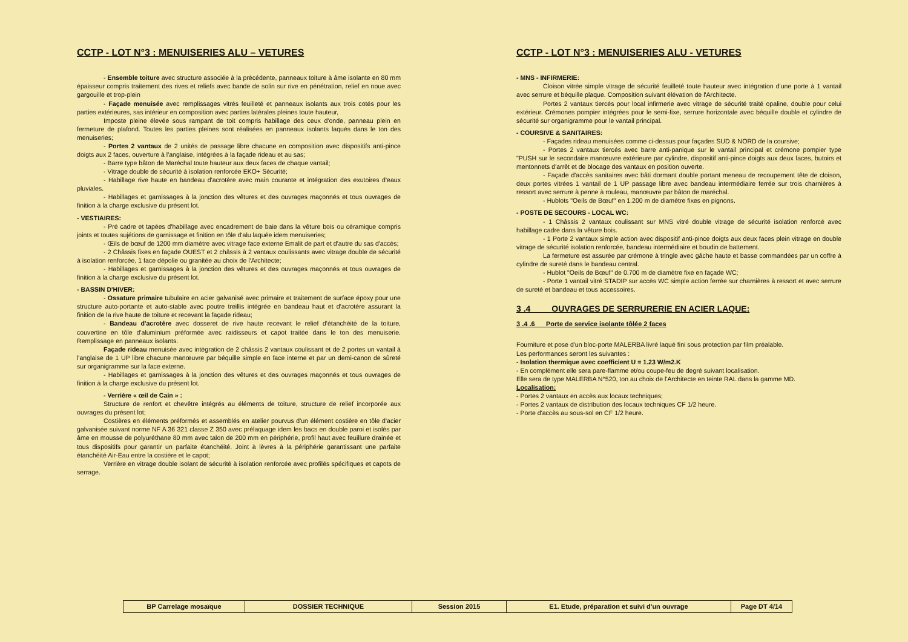CCTP - LOT N°3 : MENUISERIES ALU – VETURES
- Ensemble toiture avec structure associée à la précédente, panneaux toiture à âme isolante en 80 mm épaisseur compris traitement des rives et reliefs avec bande de solin sur rive en pénétration, relief en noue avec gargouille et trop-plein
- Façade menuisée avec remplissages vitrés feuilleté et panneaux isolants aux trois cotés pour les parties extérieures, sas intérieur en composition avec parties latérales pleines toute hauteur,
Imposte pleine élevée sous rampant de toit compris habillage des ceux d'onde, panneau plein en fermeture de plafond. Toutes les parties pleines sont réalisées en panneaux isolants laqués dans le ton des menuiseries;
- Portes 2 vantaux de 2 unités de passage libre chacune en composition avec dispositifs anti-pince doigts aux 2 faces, ouverture à l'anglaise, intégrées à la façade rideau et au sas;
- Barre type bâton de Maréchal toute hauteur aux deux faces de chaque vantail;
- Vitrage double de sécurité à isolation renforcée EKO+ Sécurité;
- Habillage rive haute en bandeau d'acrotère avec main courante et intégration des exutoires d'eaux pluviales.
- Habillages et garnissages à la jonction des vêtures et des ouvrages maçonnés et tous ouvrages de finition à la charge exclusive du présent lot.
- VESTIAIRES:
- Pré cadre et tapées d'habillage avec encadrement de baie dans la vêture bois ou céramique compris joints et toutes sujétions de garnissage et finition en tôle d'alu laquée idem menuiseries;
- Œils de bœuf de 1200 mm diamètre avec vitrage face externe Emalit de part et d'autre du sas d'accès;
- 2 Châssis fixes en façade OUEST et 2 châssis à 2 vantaux coulissants avec vitrage double de sécurité à isolation renforcée, 1 face dépolie ou granitée au choix de l'Architecte;
- Habillages et garnissages à la jonction des vêtures et des ouvrages maçonnés et tous ouvrages de finition à la charge exclusive du présent lot.
- BASSIN D'HIVER:
- Ossature primaire tubulaire en acier galvanisé avec primaire et traitement de surface époxy pour une structure auto-portante et auto-stable avec poutre treillis intégrée en bandeau haut et d'acrotère assurant la finition de la rive haute de toiture et recevant la façade rideau;
- Bandeau d'acrotère avec dosseret de rive haute recevant le relief d'étanchéité de la toiture, couvertine en tôle d'aluminium préformée avec raidisseurs et capot traitée dans le ton des menuiserie. Remplissage en panneaux isolants.
Façade rideau menuisée avec intégration de 2 châssis 2 vantaux coulissant et de 2 portes un vantail à l'anglaise de 1 UP libre chacune manœuvre par béquille simple en face interne et par un demi-canon de sûreté sur organigramme sur la face externe.
- Habillages et garnissages à la jonction des vêtures et des ouvrages maçonnés et tous ouvrages de finition à la charge exclusive du présent lot.
- Verrière « œil de Cain » :
Structure de renfort et chevêtre intégrés au éléments de toiture, structure de relief incorporée aux ouvrages du présent lot;
Costières en éléments préformés et assemblés en atelier pourvus d'un élément costière en tôle d'acier galvanisée suivant norme NF A 36 321 classe Z 350 avec prélaquage idem les bacs en double paroi et isolés par âme en mousse de polyuréthane 80 mm avec talon de 200 mm en périphérie, profil haut avec feuillure drainée et tous dispositifs pour garantir un parfaite étanchéité. Joint à lèvres à la périphérie garantissant une parfaite étanchéité Air-Eau entre la costière et le capot;
Verrière en vitrage double isolant de sécurité à isolation renforcée avec profilés spécifiques et capots de serrage.
CCTP - LOT N°3 : MENUISERIES ALU - VETURES
- MNS - INFIRMERIE:
Cloison vitrée simple vitrage de sécurité feuilleté toute hauteur avec intégration d'une porte à 1 vantail avec serrure et béquille plaque. Composition suivant élévation de l'Architecte.
Portes 2 vantaux tiercés pour local infirmerie avec vitrage de sécurité traité opaline, double pour celui extérieur. Crémones pompier intégrées pour le semi-fixe, serrure horizontale avec béquille double et cylindre de sécurité sur organigramme pour le vantail principal.
- COURSIVE & SANITAIRES:
- Façades rideau menuisées comme ci-dessus pour façades SUD & NORD de la coursive;
- Portes 2 vantaux tiercés avec barre anti-panique sur le vantail principal et crémone pompier type "PUSH sur le secondaire manœuvre extérieure par cylindre, dispositif anti-pince doigts aux deux faces, butoirs et mentonnets d'arrêt et de blocage des vantaux en position ouverte.
- Façade d'accès sanitaires avec bâti dormant double portant meneau de recoupement tête de cloison, deux portes vitrées 1 vantail de 1 UP passage libre avec bandeau intermédiaire ferrée sur trois charnières à ressort avec serrure à penne à rouleau, manœuvre par bâton de maréchal.
- Hublots "Oeils de Bœuf" en 1.200 m de diamètre fixes en pignons.
- POSTE DE SECOURS - LOCAL WC:
- 1 Châssis 2 vantaux coulissant sur MNS vitré double vitrage de sécurité isolation renforcé avec habillage cadre dans la vêture bois.
- 1 Porte 2 vantaux simple action avec dispositif anti-pince doigts aux deux faces plein vitrage en double vitrage de sécurité isolation renforcée, bandeau intermédiaire et boudin de battement.
La fermeture est assurée par crémone à tringle avec gâche haute et basse commandées par un coffre à cylindre de sureté dans le bandeau central.
- Hublot "Oeils de Bœuf" de 0.700 m de diamètre fixe en façade WC;
- Porte 1 vantail vitré STADIP sur accès WC simple action ferrée sur charnières à ressort et avec serrure de sureté et bandeau et tous accessoires.
3 .4 OUVRAGES DE SERRURERIE EN ACIER LAQUE:
3 .4 .6 Porte de service isolante tôlée 2 faces
Fourniture et pose d'un bloc-porte MALERBA livré laqué fini sous protection par film préalable.
Les performances seront les suivantes :
- Isolation thermique avec coefficient U = 1.23 W/m2.K
- En complément elle sera pare-flamme et/ou coupe-feu de degré suivant localisation.
Elle sera de type MALERBA N°520, ton au choix de l'Architecte en teinte RAL dans la gamme MD.
Localisation:
- Portes 2 vantaux en accès aux locaux techniques;
- Portes 2 vantaux de distribution des locaux techniques CF 1/2 heure.
- Porte d'accès au sous-sol en CF 1/2 heure.
| BP Carrelage mosaïque | DOSSIER TECHNIQUE | Session 2015 | E1. Etude, préparation et suivi d'un ouvrage | Page DT 4/14 |